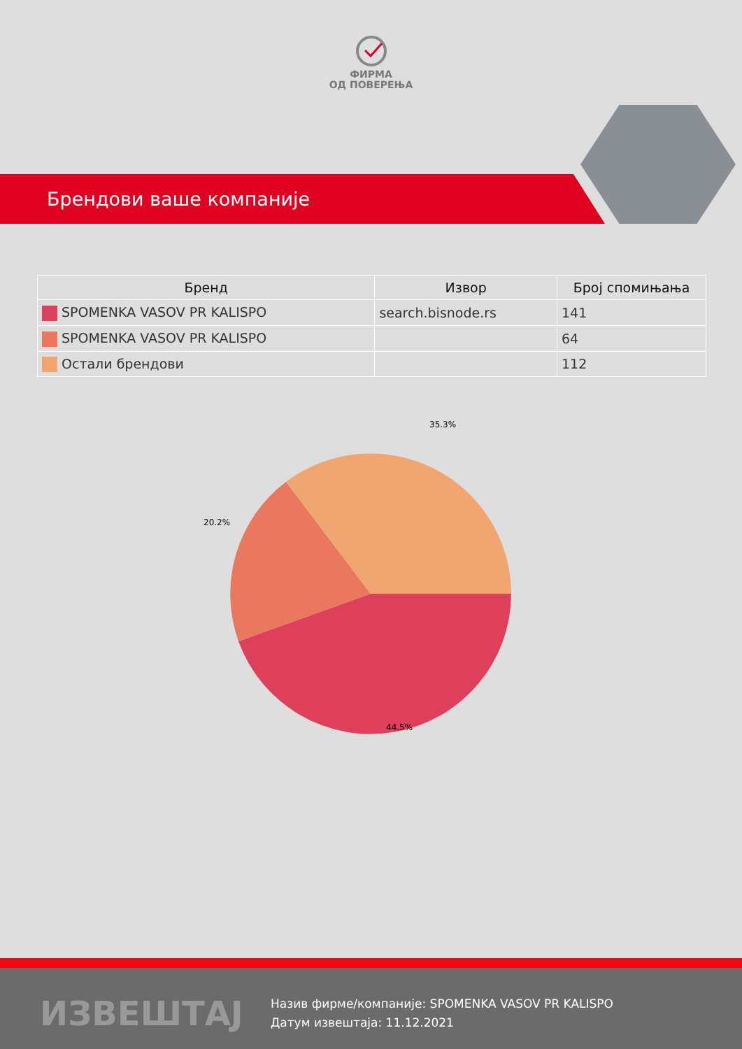ФИРМА
ОД ПОВЕРЕЊА
Брендови ваше компаније
| Бренд | Извор | Број спомињања |
| --- | --- | --- |
| SPOMENKA VASOV PR KALISPO | search.bisnode.rs | 141 |
| SPOMENKA VASOV PR KALISPO | | 64 |
| Остали брендови | | 112 |
35.3%
20.2%
44.5%
ИЗВЕШТАЈ
Назив фирме/компаније: SPOMENKA VASOV PR KALISPO
Датум извештаја: 11.12.2021